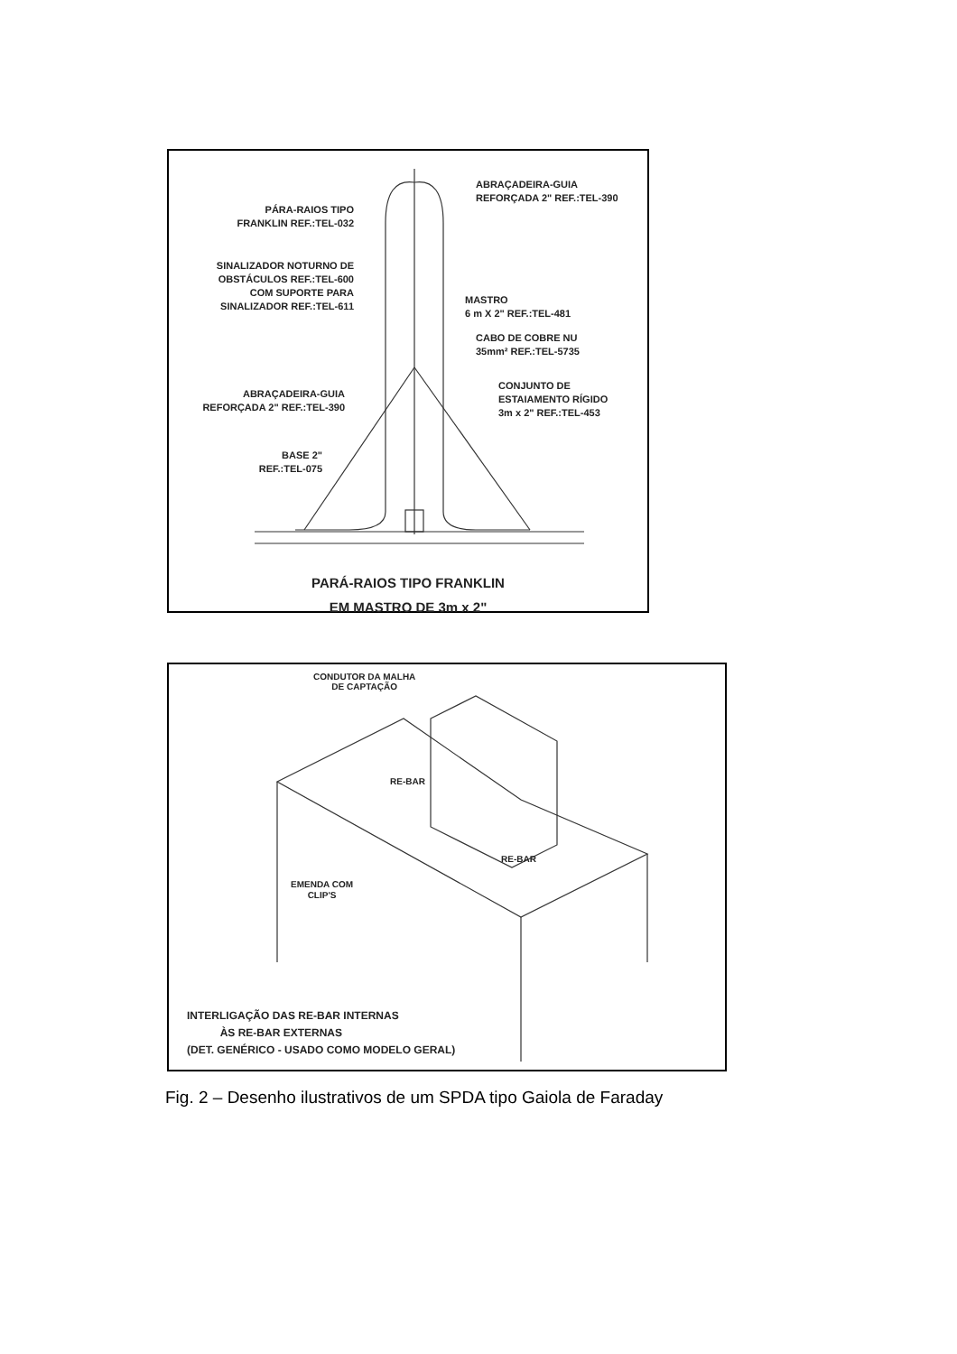ABRAÇADEIRA-GUIA
REFORÇADA 2" REF.:TEL-390
PÁRA-RAIOS TIPO
FRANKLIN REF.:TEL-032
SINALIZADOR NOTURNO DE
OBSTÁCULOS REF.:TEL-600
COM SUPORTE PARA
SINALIZADOR REF.:TEL-611
MASTRO
6 m X 2" REF.:TEL-481
CABO DE COBRE NU
35mm² REF.:TEL-5735
CONJUNTO DE
ESTAIAMENTO RÍGIDO
3m x 2" REF.:TEL-453
ABRAÇADEIRA-GUIA
REFORÇADA 2" REF.:TEL-390
BASE 2"
REF.:TEL-075
PARÁ-RAIOS TIPO FRANKLIN
EM MASTRO DE 3m x 2"
CONDUTOR DA MALHA
DE CAPTAÇÃO
RE-BAR
RE-BAR
EMENDA COM
CLIP'S
INTERLIGAÇÃO DAS RE-BAR INTERNAS
ÀS RE-BAR EXTERNAS
(DET. GENÉRICO - USADO COMO MODELO GERAL)
Fig. 2 – Desenho ilustrativos de um SPDA tipo Gaiola de Faraday